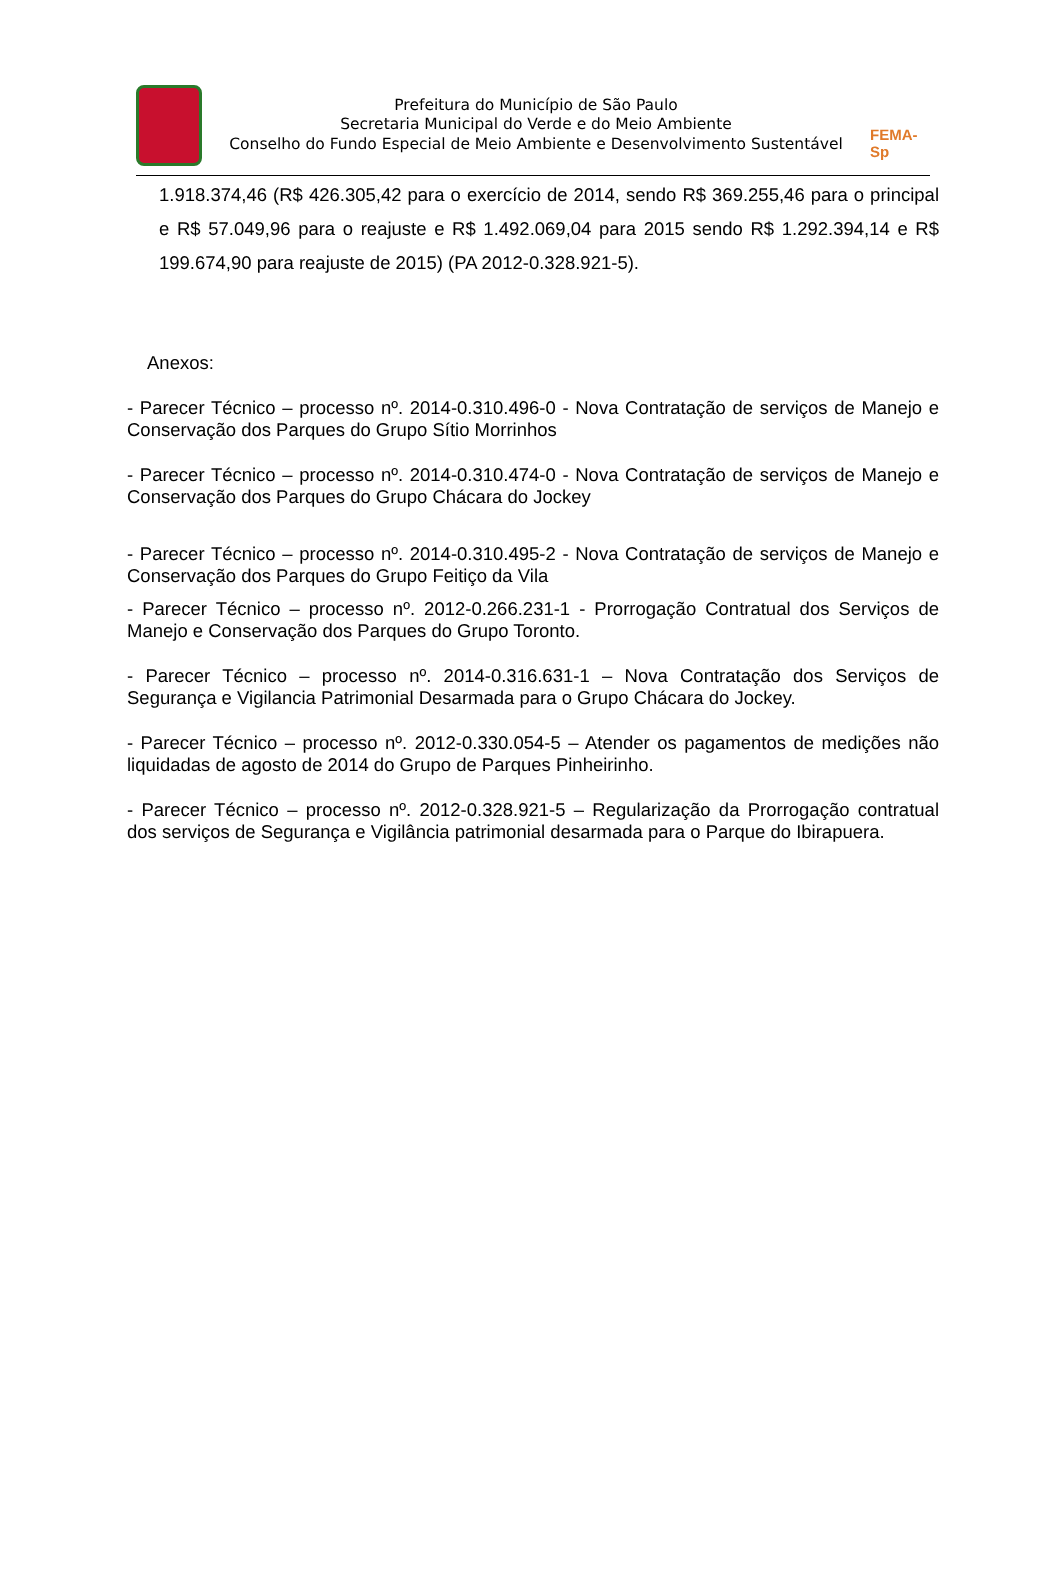Prefeitura do Município de São Paulo
Secretaria Municipal do Verde e do Meio Ambiente
Conselho do Fundo Especial de Meio Ambiente e Desenvolvimento Sustentável
FEMA-Sp
1.918.374,46 (R$ 426.305,42 para o exercício de 2014, sendo R$ 369.255,46 para o principal e R$ 57.049,96 para o reajuste e R$ 1.492.069,04 para 2015 sendo R$ 1.292.394,14 e R$ 199.674,90 para reajuste de 2015) (PA 2012-0.328.921-5).
Anexos:
- Parecer Técnico – processo nº. 2014-0.310.496-0 - Nova Contratação de serviços de Manejo e Conservação dos Parques do Grupo Sítio Morrinhos
- Parecer Técnico – processo nº. 2014-0.310.474-0 - Nova Contratação de serviços de Manejo e Conservação dos Parques do Grupo Chácara do Jockey
- Parecer Técnico – processo nº. 2014-0.310.495-2 - Nova Contratação de serviços de Manejo e Conservação dos Parques do Grupo Feitiço da Vila
- Parecer Técnico – processo nº. 2012-0.266.231-1 - Prorrogação Contratual dos Serviços de Manejo e Conservação dos Parques do Grupo Toronto.
- Parecer Técnico – processo nº. 2014-0.316.631-1 – Nova Contratação dos Serviços de Segurança e Vigilancia Patrimonial Desarmada para o Grupo Chácara do Jockey.
- Parecer Técnico – processo nº. 2012-0.330.054-5 – Atender os pagamentos de medições não liquidadas de agosto de 2014 do Grupo de Parques Pinheirinho.
- Parecer Técnico – processo nº. 2012-0.328.921-5 – Regularização da Prorrogação contratual dos serviços de Segurança e Vigilância patrimonial desarmada para o Parque do Ibirapuera.